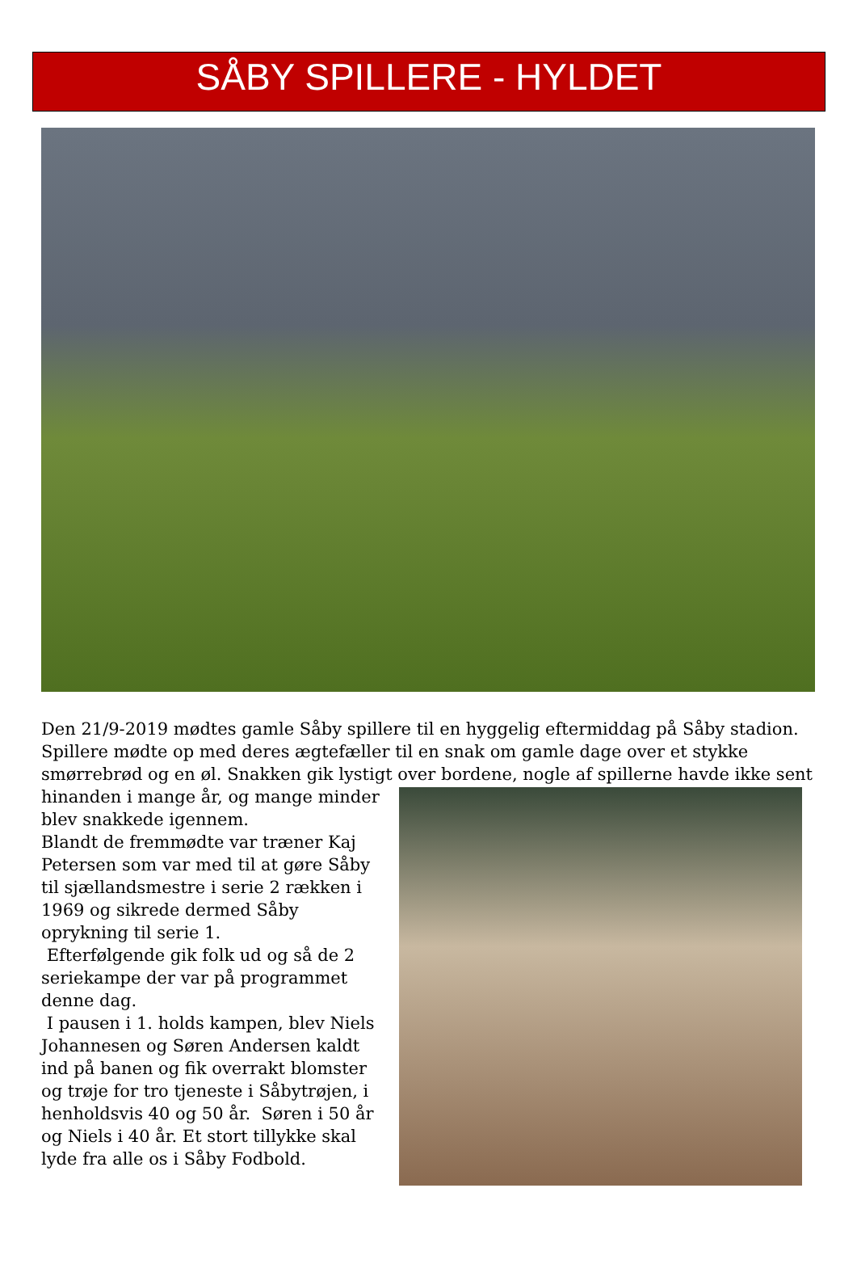SÅBY SPILLERE - HYLDET
Den 21/9-2019 mødtes gamle Såby spillere til en hyggelig eftermiddag på Såby stadion. Spillere mødte op med deres ægtefæller til en snak om gamle dage over et stykke smørrebrød og en øl. Snakken gik lystigt over bordene, nogle af spillerne havde ikke
sent hinanden i mange år, og mange minder blev snakkede igennem.
Blandt de fremmødte var træner Kaj Petersen som var med til at gøre Såby til sjællandsmestre i serie 2 rækken i 1969 og sikrede dermed Såby oprykning til serie 1.
Efterfølgende gik folk ud og så de 2 seriekampe der var på programmet denne dag.
I pausen i 1. holds kampen, blev Niels Johannesen og Søren Andersen kaldt ind på banen og fik overrakt blomster og trøje for tro tjeneste i Såbytrøjen, i henholdsvis 40 og 50 år. Søren i 50 år og Niels i 40 år. Et stort tillykke skal lyde fra alle os i Såby Fodbold.